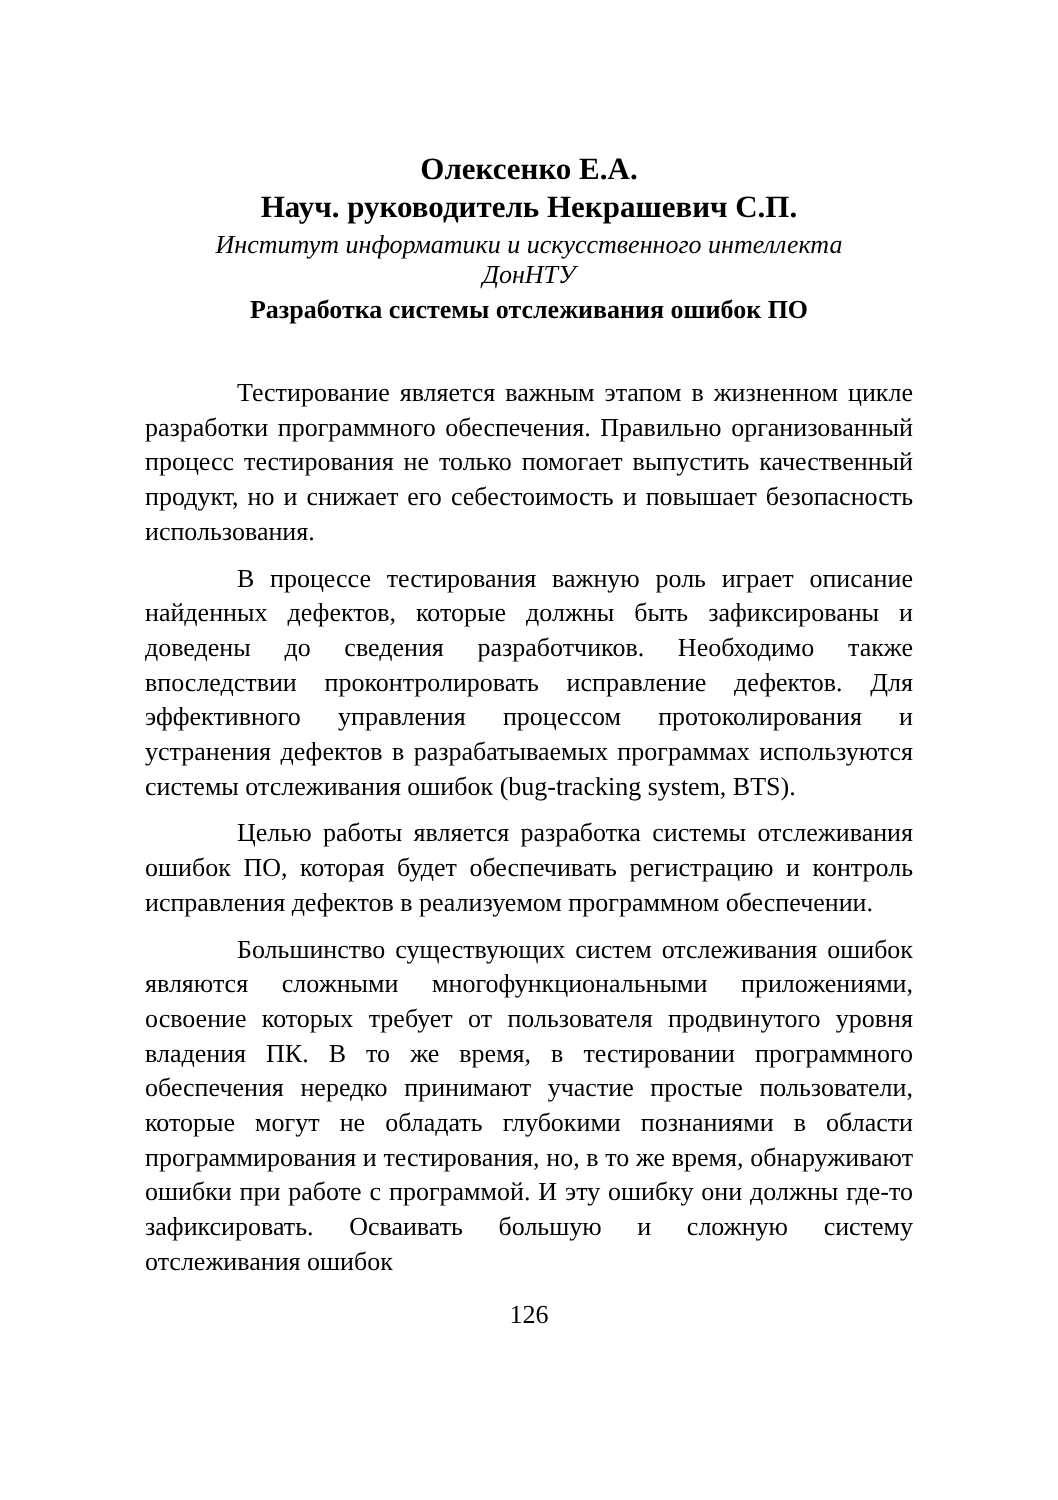Олексенко Е.А.
Науч. руководитель Некрашевич С.П.
Институт информатики и искусственного интеллекта
ДонНТУ
Разработка системы отслеживания ошибок ПО
Тестирование является важным этапом в жизненном цикле разработки программного обеспечения. Правильно организованный процесс тестирования не только помогает выпустить качественный продукт, но и снижает его себестоимость и повышает безопасность использования.
В процессе тестирования важную роль играет описание найденных дефектов, которые должны быть зафиксированы и доведены до сведения разработчиков. Необходимо также впоследствии проконтролировать исправление дефектов. Для эффективного управления процессом протоколирования и устранения дефектов в разрабатываемых программах используются системы отслеживания ошибок (bug-tracking system, BTS).
Целью работы является разработка системы отслеживания ошибок ПО, которая будет обеспечивать регистрацию и контроль исправления дефектов в реализуемом программном обеспечении.
Большинство существующих систем отслеживания ошибок являются сложными многофункциональными приложениями, освоение которых требует от пользователя продвинутого уровня владения ПК. В то же время, в тестировании программного обеспечения нередко принимают участие простые пользователи, которые могут не обладать глубокими познаниями в области программирования и тестирования, но, в то же время, обнаруживают ошибки при работе с программой. И эту ошибку они должны где-то зафиксировать. Осваивать большую и сложную систему отслеживания ошибок
126